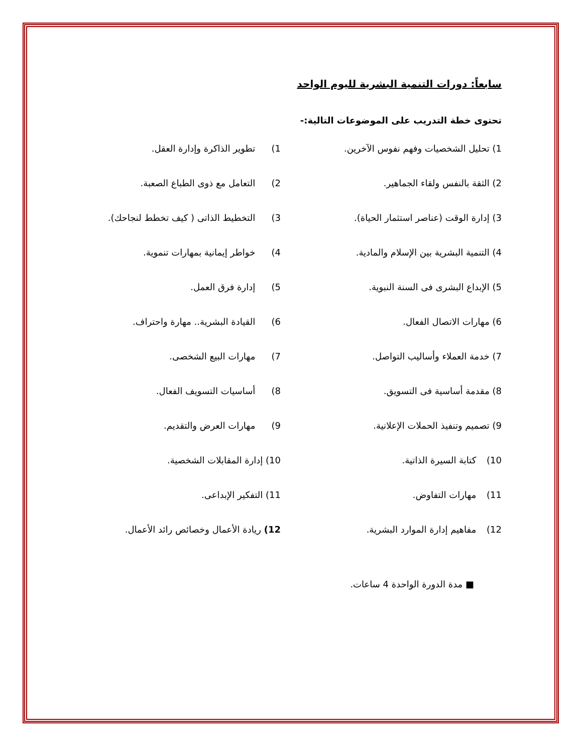سابعاً: دورات التنمية البشرية لليوم الواحد
تحتوى خطة التدريب على الموضوعات التالية:-
1) تحليل الشخصيات وفهم نفوس الآخرين. 1) تطوير الذاكرة وإدارة العقل.
2) الثقة بالنفس ولقاء الجماهير. 2) التعامل مع ذوى الطباع الصعبة.
3) إدارة الوقت (عناصر استثمار الحياة). 3) التخطيط الذاتى ( كيف تخطط لنجاحك).
4) التنمية البشرية بين الإسلام والمادية. 4) خواطر إيمانية بمهارات تنموية.
5) الإبداع البشرى فى السنة النبوية. 5) إدارة فرق العمل.
6) مهارات الاتصال الفعال. 6) القيادة البشرية.. مهارة واحتراف.
7) خدمة العملاء وأساليب التواصل. 7) مهارات البيع الشخصى.
8) مقدمة أساسية فى التسويق. 8) أساسيات التسويف الفعال.
9) تصميم وتنفيذ الحملات الإعلانية. 9) مهارات العرض والتقديم.
10) كتابة السيرة الذاتية. 10) إدارة المقابلات الشخصية.
11) مهارات التفاوض. 11) التفكير الإبداعى.
12) مفاهيم إدارة الموارد البشرية. 12) ريادة الأعمال وخصائص رائد الأعمال.
■ مدة الدورة الواحدة 4 ساعات.